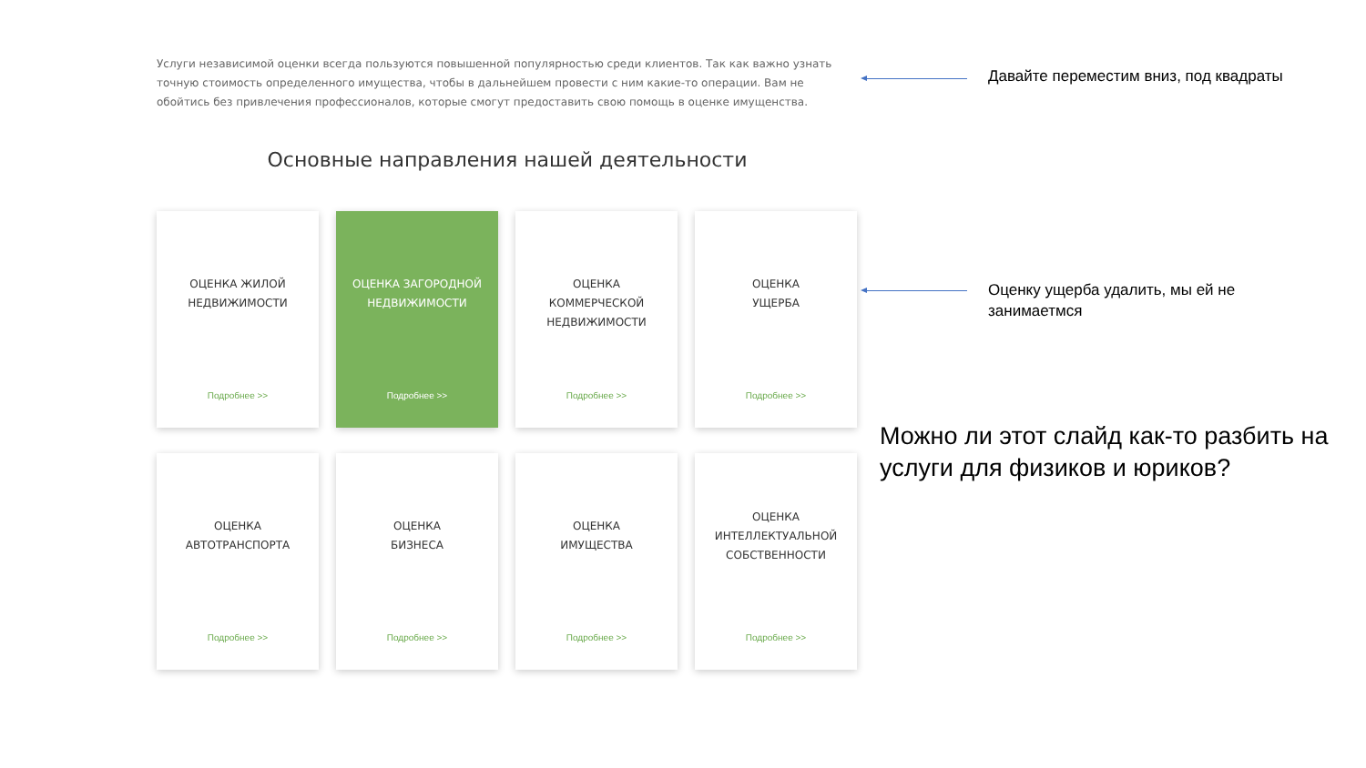Услуги независимой оценки всегда пользуются повышенной популярностью среди клиентов. Так как важно узнать точную стоимость определенного имущества, чтобы в дальнейшем провести с ним какие-то операции. Вам не обойтись без привлечения профессионалов, которые смогут предоставить свою помощь в оценке имущенства.
Основные направления нашей деятельности
ОЦЕНКА ЖИЛОЙ
НЕДВИЖИМОСТИ
Подробнее >>
ОЦЕНКА ЗАГОРОДНОЙ
НЕДВИЖИМОСТИ
Подробнее >>
ОЦЕНКА КОММЕРЧЕСКОЙ
НЕДВИЖИМОСТИ
Подробнее >>
ОЦЕНКА
УЩЕРБА
Подробнее >>
ОЦЕНКА
АВТОТРАНСПОРТА
Подробнее >>
ОЦЕНКА
БИЗНЕСА
Подробнее >>
ОЦЕНКА
ИМУЩЕСТВА
Подробнее >>
ОЦЕНКА
ИНТЕЛЛЕКТУАЛЬНОЙ
СОБСТВЕННОСТИ
Подробнее >>
Давайте переместим вниз, под квадраты
Оценку ущерба удалить, мы ей не занимаетмся
Можно ли этот слайд как-то разбить на услуги для физиков и юриков?